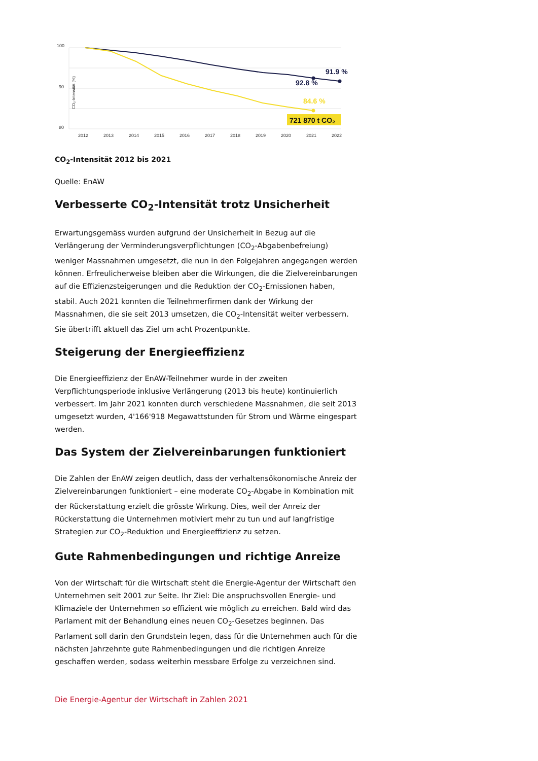100
90
80
2012
2013
2014
2015
2016
2017
2018
2019
2020
2021
2022
CO₂-Intensität (%)
91.9 %
92.8 %
84.6 %
721 870 t CO₂
CO<sub>2</sub>-Intensität 2012 bis 2021
Quelle: EnAW
Verbesserte CO<sub>2</sub>-Intensität trotz Unsicherheit
Erwartungsgemäss wurden aufgrund der Unsicherheit in Bezug auf die Verlängerung der Verminderungsverpflichtungen (CO<sub>2</sub>-Abgabenbefreiung) weniger Massnahmen umgesetzt, die nun in den Folgejahren angegangen werden können. Erfreulicherweise bleiben aber die Wirkungen, die die Zielvereinbarungen auf die Effizienzsteigerungen und die Reduktion der CO<sub>2</sub>-Emissionen haben, stabil. Auch 2021 konnten die Teilnehmerfirmen dank der Wirkung der Massnahmen, die sie seit 2013 umsetzen, die CO<sub>2</sub>-Intensität weiter verbessern. Sie übertrifft aktuell das Ziel um acht Prozentpunkte.
Steigerung der Energieeffizienz
Die Energieeffizienz der EnAW-Teilnehmer wurde in der zweiten Verpflichtungsperiode inklusive Verlängerung (2013 bis heute) kontinuierlich verbessert. Im Jahr 2021 konnten durch verschiedene Massnahmen, die seit 2013 umgesetzt wurden, 4'166'918 Megawattstunden für Strom und Wärme eingespart werden.
Das System der Zielvereinbarungen funktioniert
Die Zahlen der EnAW zeigen deutlich, dass der verhaltensökonomische Anreiz der Zielvereinbarungen funktioniert – eine moderate CO<sub>2</sub>-Abgabe in Kombination mit der Rückerstattung erzielt die grösste Wirkung. Dies, weil der Anreiz der Rückerstattung die Unternehmen motiviert mehr zu tun und auf langfristige Strategien zur CO<sub>2</sub>-Reduktion und Energieeffizienz zu setzen.
Gute Rahmenbedingungen und richtige Anreize
Von der Wirtschaft für die Wirtschaft steht die Energie-Agentur der Wirtschaft den Unternehmen seit 2001 zur Seite. Ihr Ziel: Die anspruchsvollen Energie- und Klimaziele der Unternehmen so effizient wie möglich zu erreichen. Bald wird das Parlament mit der Behandlung eines neuen CO<sub>2</sub>-Gesetzes beginnen. Das Parlament soll darin den Grundstein legen, dass für die Unternehmen auch für die nächsten Jahrzehnte gute Rahmenbedingungen und die richtigen Anreize geschaffen werden, sodass weiterhin messbare Erfolge zu verzeichnen sind.
Die Energie-Agentur der Wirtschaft in Zahlen 2021